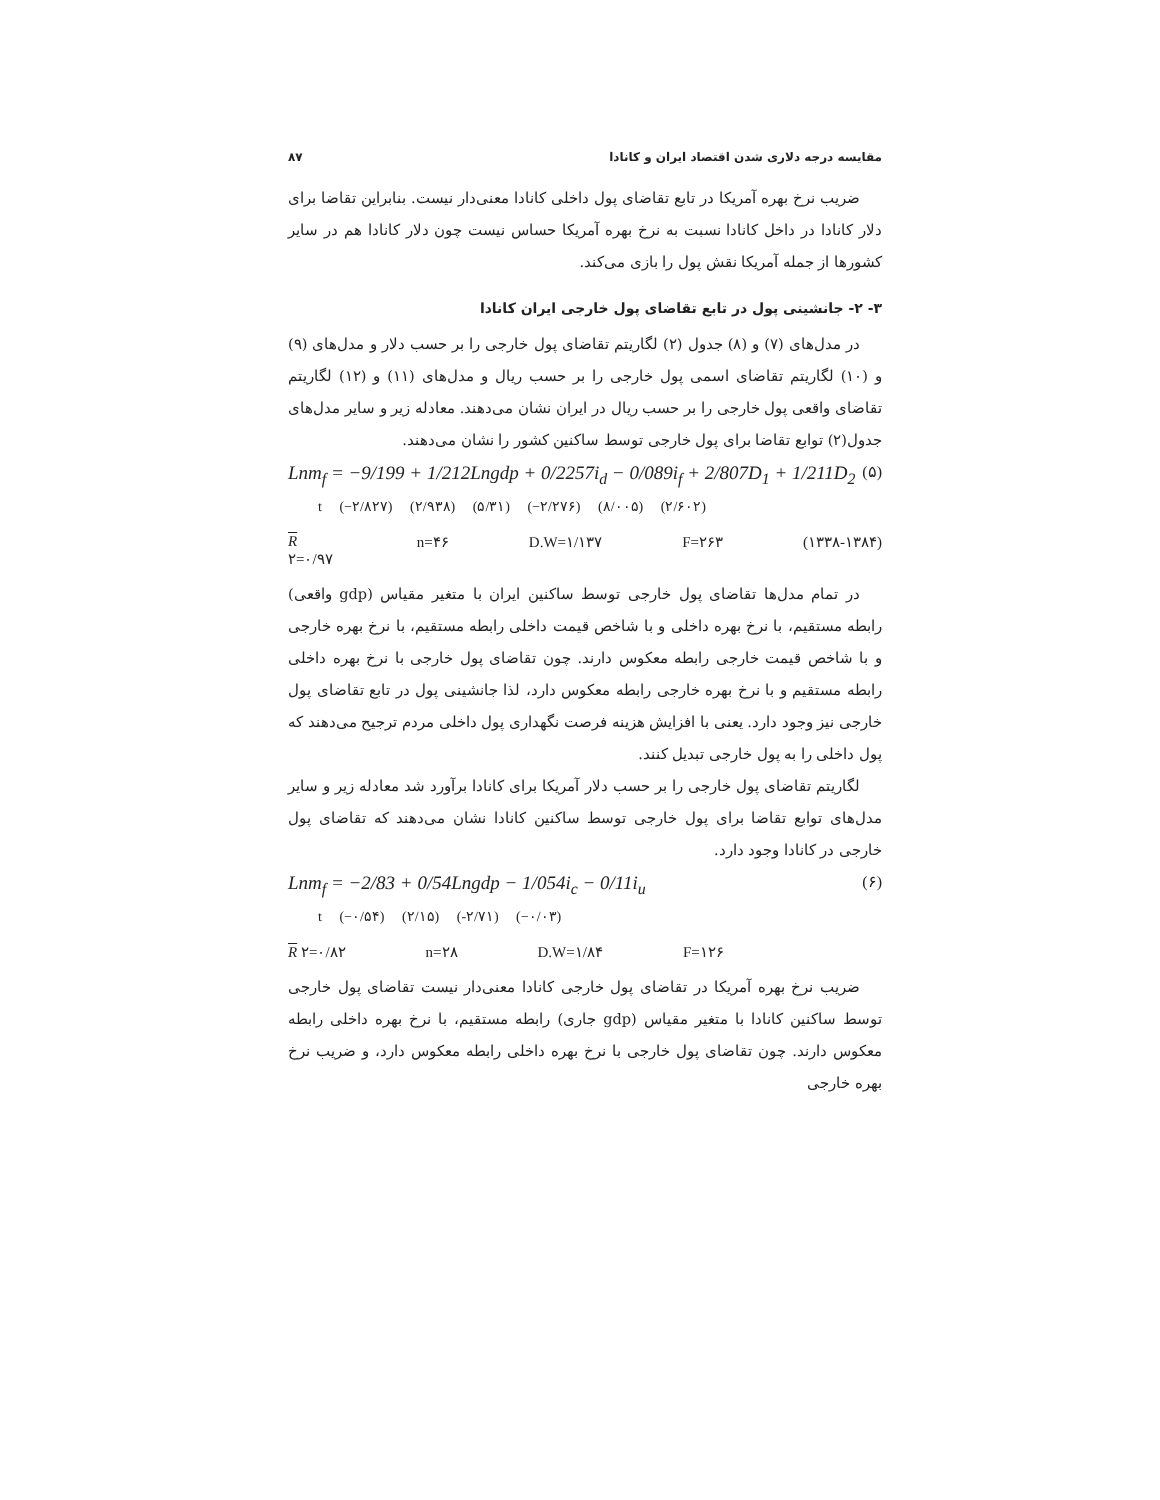مقایسه درجه دلاری شدن اقتصاد ایران و کانادا ۸۷
ضریب نرخ بهره آمریکا در تابع تقاضای پول داخلی کانادا معنی‌دار نیست. بنابراین تقاضا برای دلار کانادا در داخل کانادا نسبت به نرخ بهره آمریکا حساس نیست چون دلار کانادا هم در سایر کشورها از جمله آمریکا نقش پول را بازی می‌کند.
۳- ۲- جانشینی پول در تابع تقاضای پول خارجی ایران کانادا
در مدل‌های (۷) و (۸) جدول (۲) لگاریتم تقاضای پول خارجی را بر حسب دلار و مدل‌های (۹) و (۱۰) لگاریتم تقاضای اسمی پول خارجی را بر حسب ریال و مدل‌های (۱۱) و (۱۲) لگاریتم تقاضای واقعی پول خارجی را بر حسب ریال در ایران نشان می‌دهند. معادله زیر و سایر مدل‌های جدول(۲) توابع تقاضا برای پول خارجی توسط ساکنین کشور را نشان می‌دهند.
Lnm<sub>f</sub> = −9/199 + 1/212Lngdp + 0/2257i<sub>d</sub> − 0/089i<sub>f</sub> + 2/807D<sub>1</sub> + 1/211D<sub>2</sub> (۵)
t (−۲/۸۲۷) (۲/۹۳۸) (۵/۳۱) (−۲/۲۷۶) (۸/۰۰۵) (۲/۶۰۲)
R ۲=۰/۹۷ n=۴۶ D.W=۱/۱۳۷ F=۲۶۳ (۱۳۳۸-۱۳۸۴)
در تمام مدل‌ها تقاضای پول خارجی توسط ساکنین ایران با متغیر مقیاس (gdp واقعی) رابطه مستقیم، با نرخ بهره داخلی و با شاخص قیمت داخلی رابطه مستقیم، با نرخ بهره خارجی و با شاخص قیمت خارجی رابطه معکوس دارند. چون تقاضای پول خارجی با نرخ بهره داخلی رابطه مستقیم و با نرخ بهره خارجی رابطه معکوس دارد، لذا جانشینی پول در تابع تقاضای پول خارجی نیز وجود دارد. یعنی با افزایش هزینه فرصت نگهداری پول داخلی مردم ترجیح می‌دهند که پول داخلی را به پول خارجی تبدیل کنند.
لگاریتم تقاضای پول خارجی را بر حسب دلار آمریکا برای کانادا برآورد شد معادله زیر و سایر مدل‌های توابع تقاضا برای پول خارجی توسط ساکنین کانادا نشان می‌دهند که تقاضای پول خارجی در کانادا وجود دارد.
Lnm<sub>f</sub> = −2/83 + 0/54Lngdp − 1/054i<sub>c</sub> − 0/11i<sub>u</sub> (۶)
t (−۰/۵۴) (۲/۱۵) (-۲/۷۱) (−۰/۰۳)
R ۲=۰/۸۲ n=۲۸ D.W=۱/۸۴ F=۱۲۶
ضریب نرخ بهره آمریکا در تقاضای پول خارجی کانادا معنی‌دار نیست تقاضای پول خارجی توسط ساکنین کانادا با متغیر مقیاس (gdp جاری) رابطه مستقیم، با نرخ بهره داخلی رابطه معکوس دارند. چون تقاضای پول خارجی با نرخ بهره داخلی رابطه معکوس دارد، و ضریب نرخ بهره خارجی